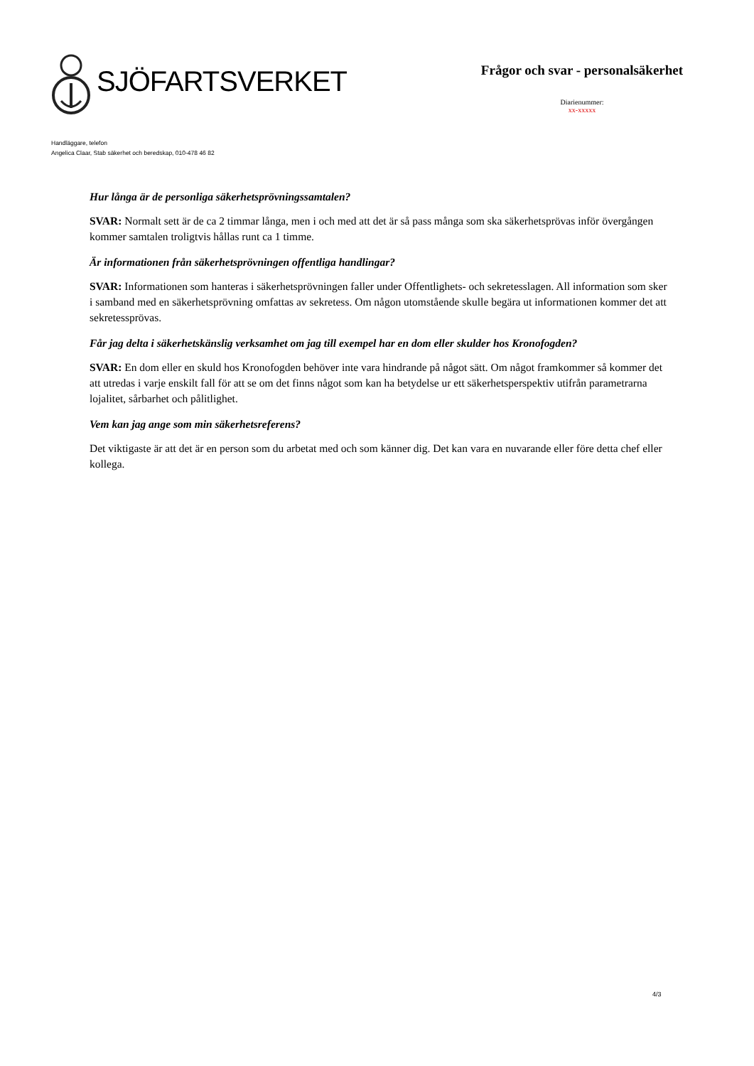SJÖFARTSVERKET
Frågor och svar - personalsäkerhet
Diarienummer:
xx-xxxxx
Handläggare, telefon
Angelica Claar, Stab säkerhet och beredskap, 010-478 46 82
Hur långa är de personliga säkerhetsprövningssamtalen?
SVAR: Normalt sett är de ca 2 timmar långa, men i och med att det är så pass många som ska säkerhetsprövas inför övergången kommer samtalen troligtvis hållas runt ca 1 timme.
Är informationen från säkerhetsprövningen offentliga handlingar?
SVAR: Informationen som hanteras i säkerhetsprövningen faller under Offentlighets- och sekretesslagen. All information som sker i samband med en säkerhetsprövning omfattas av sekretess. Om någon utomstående skulle begära ut informationen kommer det att sekretessprövas.
Får jag delta i säkerhetskänslig verksamhet om jag till exempel har en dom eller skulder hos Kronofogden?
SVAR: En dom eller en skuld hos Kronofogden behöver inte vara hindrande på något sätt. Om något framkommer så kommer det att utredas i varje enskilt fall för att se om det finns något som kan ha betydelse ur ett säkerhetsperspektiv utifrån parametrarna lojalitet, sårbarhet och pålitlighet.
Vem kan jag ange som min säkerhetsreferens?
Det viktigaste är att det är en person som du arbetat med och som känner dig. Det kan vara en nuvarande eller före detta chef eller kollega.
4/3